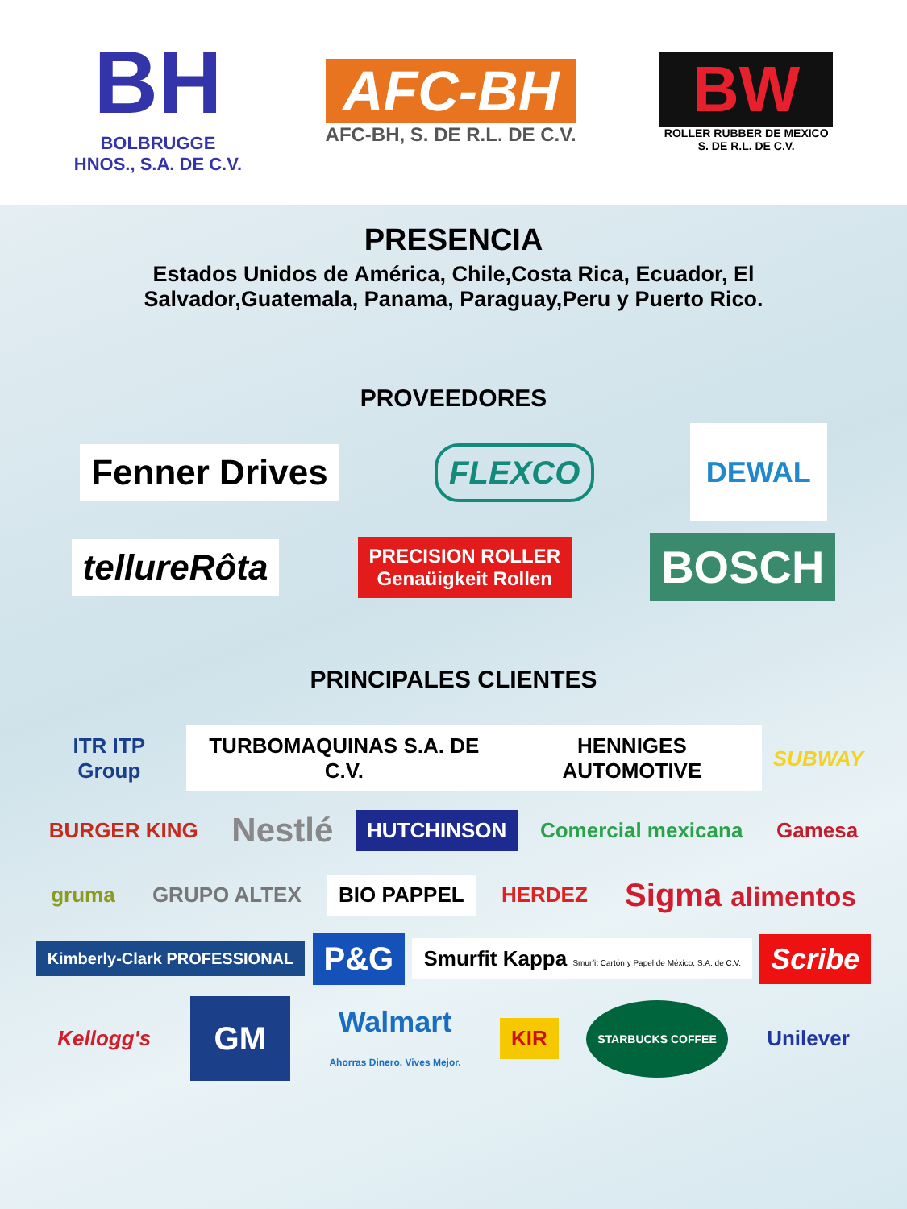BH
BOLBRUGGE
HNOS., S.A. DE C.V.
AFC-BH
AFC-BH, S. DE R.L. DE C.V.
BW
ROLLER RUBBER DE MEXICO
S. DE R.L. DE C.V.
PRESENCIA
Estados Unidos de América, Chile,Costa Rica, Ecuador, El
Salvador,Guatemala, Panama, Paraguay,Peru y Puerto Rico.
PROVEEDORES
Fenner Drives FLEXCO DEWAL
tellureRôta PRECISION ROLLER
Genaüigkeit Rollen BOSCH
PRINCIPALES CLIENTES
ITR ITP Group TURBOMAQUINAS S.A. DE C.V. HENNIGES AUTOMOTIVE SUBWAY
BURGER KING Nestlé HUTCHINSON Comercial mexicana Gamesa
gruma GRUPO ALTEX BIO PAPPEL HERDEZ Sigma alimentos
Kimberly-Clark PROFESSIONAL P&G Smurfit Kappa Smurfit Cartón y Papel de México, S.A. de C.V. Scribe
Kellogg's GM Walmart
Ahorras Dinero. Vives Mejor. KIR STARBUCKS COFFEE Unilever